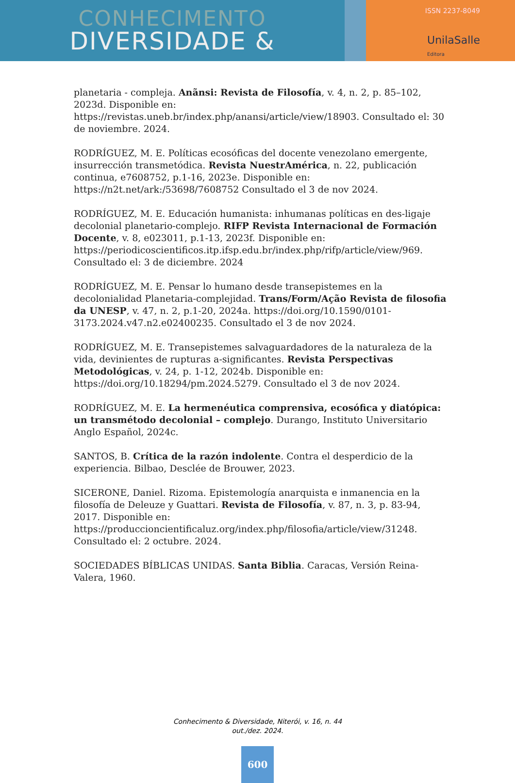CONHECIMENTO
DIVERSIDADE &
ISSN 2237-8049
UnilaSalle
Editora
planetaria - compleja. Anãnsi: Revista de Filosofía, v. 4, n. 2, p. 85–102, 2023d. Disponible en: https://revistas.uneb.br/index.php/anansi/article/view/18903. Consultado el: 30 de noviembre. 2024.
RODRÍGUEZ, M. E. Políticas ecosóficas del docente venezolano emergente, insurrección transmetódica. Revista NuestrAmérica, n. 22, publicación continua, e7608752, p.1-16, 2023e. Disponible en: https://n2t.net/ark:/53698/7608752 Consultado el 3 de nov 2024.
RODRÍGUEZ, M. E. Educación humanista: inhumanas políticas en des-ligaje decolonial planetario-complejo. RIFP Revista Internacional de Formación Docente, v. 8, e023011, p.1-13, 2023f. Disponible en: https://periodicoscientificos.itp.ifsp.edu.br/index.php/rifp/article/view/969. Consultado el: 3 de diciembre. 2024
RODRÍGUEZ, M. E. Pensar lo humano desde transepistemes en la decolonialidad Planetaria-complejidad. Trans/Form/Ação Revista de filosofia da UNESP, v. 47, n. 2, p.1-20, 2024a. https://doi.org/10.1590/0101-3173.2024.v47.n2.e02400235. Consultado el 3 de nov 2024.
RODRÍGUEZ, M. E. Transepistemes salvaguardadores de la naturaleza de la vida, devinientes de rupturas a-significantes. Revista Perspectivas Metodológicas, v. 24, p. 1-12, 2024b. Disponible en: https://doi.org/10.18294/pm.2024.5279. Consultado el 3 de nov 2024.
RODRÍGUEZ, M. E. La hermenéutica comprensiva, ecosófica y diatópica: un transmétodo decolonial – complejo. Durango, Instituto Universitario Anglo Español, 2024c.
SANTOS, B. Crítica de la razón indolente. Contra el desperdicio de la experiencia. Bilbao, Desclée de Brouwer, 2023.
SICERONE, Daniel. Rizoma. Epistemología anarquista e inmanencia en la filosofía de Deleuze y Guattari. Revista de Filosofía, v. 87, n. 3, p. 83-94, 2017. Disponible en: https://produccioncientificaluz.org/index.php/filosofia/article/view/31248. Consultado el: 2 octubre. 2024.
SOCIEDADES BÍBLICAS UNIDAS. Santa Biblia. Caracas, Versión Reina-Valera, 1960.
Conhecimento & Diversidade, Niterói, v. 16, n. 44
out./dez. 2024.
600